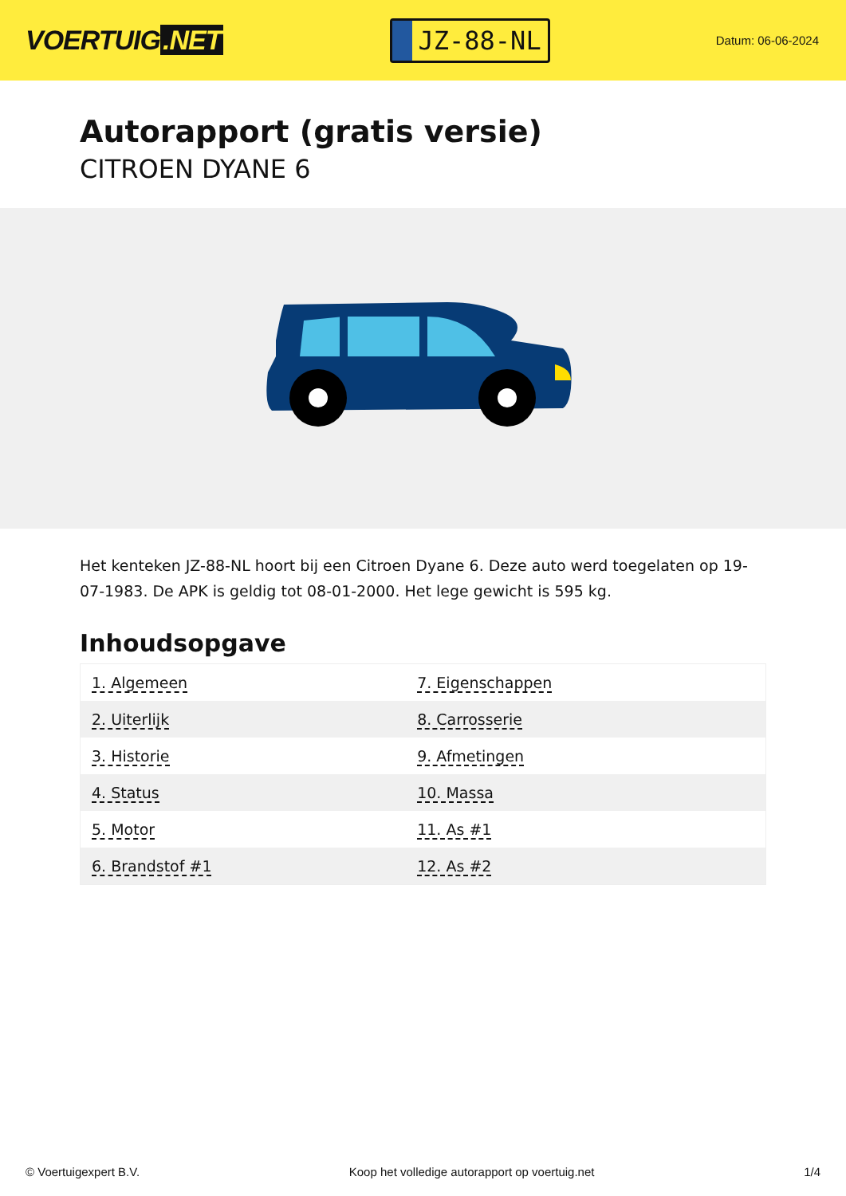VOERTUIG.NET
JZ-88-NL
Datum: 06-06-2024
Autorapport (gratis versie)
CITROEN DYANE 6
Het kenteken JZ-88-NL hoort bij een Citroen Dyane 6. Deze auto werd toegelaten op 19-07-1983. De APK is geldig tot 08-01-2000. Het lege gewicht is 595 kg.
Inhoudsopgave
| 1. Algemeen | 7. Eigenschappen |
| 2. Uiterlijk | 8. Carrosserie |
| 3. Historie | 9. Afmetingen |
| 4. Status | 10. Massa |
| 5. Motor | 11. As #1 |
| 6. Brandstof #1 | 12. As #2 |
© Voertuigexpert B.V. Koop het volledige autorapport op voertuig.net 1/4